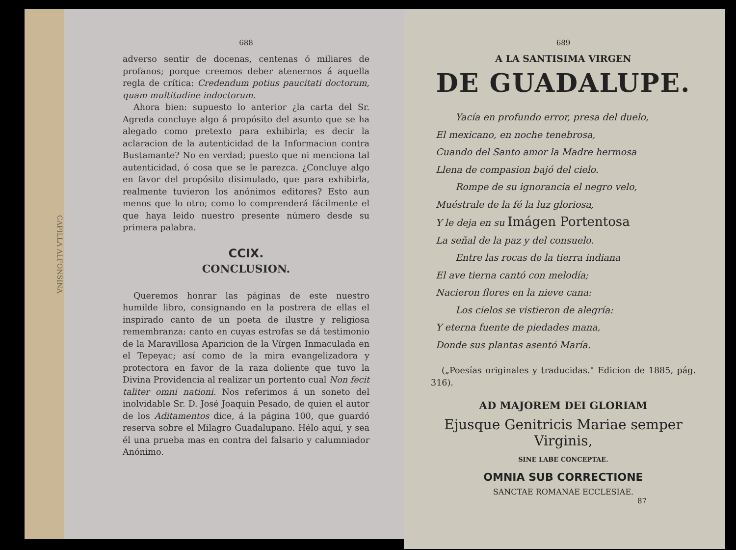CAPILLA ALFONSINA
688
adverso sentir de docenas, centenas ó miliares de profanos; porque creemos deber atenernos á aquella regla de crítica: Credendum potius paucitati doctorum, quam multitudine indoctorum.
Ahora bien: supuesto lo anterior ¿la carta del Sr. Agreda concluye algo á propósito del asunto que se ha alegado como pretexto para exhibirla; es decir la aclaracion de la autenticidad de la Informacion contra Bustamante? No en verdad; puesto que ni menciona tal autenticidad, ó cosa que se le parezca. ¿Concluye algo en favor del propósito disimulado, que para exhibirla, realmente tuvieron los anónimos editores? Esto aun menos que lo otro; como lo comprenderá fácilmente el que haya leido nuestro presente número desde su primera palabra.
CCIX.
CONCLUSION.
Queremos honrar las páginas de este nuestro humilde libro, consignando en la postrera de ellas el inspirado canto de un poeta de ilustre y religiosa remembranza: canto en cuyas estrofas se dá testimonio de la Maravillosa Aparicion de la Vírgen Inmaculada en el Tepeyac; así como de la mira evangelizadora y protectora en favor de la raza doliente que tuvo la Divina Providencia al realizar un portento cual Non fecit taliter omni nationi. Nos referimos á un soneto del inolvidable Sr. D. José Joaquin Pesado, de quien el autor de los Aditamentos dice, á la página 100, que guardó reserva sobre el Milagro Guadalupano. Hélo aquí, y sea él una prueba mas en contra del falsario y calumniador Anónimo.
689
A LA SANTISIMA VIRGEN
DE GUADALUPE.
Yacía en profundo error, presa del duelo,
El mexicano, en noche tenebrosa,
Cuando del Santo amor la Madre hermosa
Llena de compasion bajó del cielo.
Rompe de su ignorancia el negro velo,
Muéstrale de la fé la luz gloriosa,
Y le deja en su Imágen Portentosa
La señal de la paz y del consuelo.
Entre las rocas de la tierra indiana
El ave tierna cantó con melodía;
Nacieron flores en la nieve cana:
Los cielos se vistieron de alegría:
Y eterna fuente de piedades mana,
Donde sus plantas asentó María.
(„Poesías originales y traducidas." Edicion de 1885, pág. 316).
AD MAJOREM DEI GLORIAM
Ejusque Genitricis Mariae semper Virginis,
SINE LABE CONCEPTAE.
OMNIA SUB CORRECTIONE
SANCTAE ROMANAE ECCLESIAE.
87